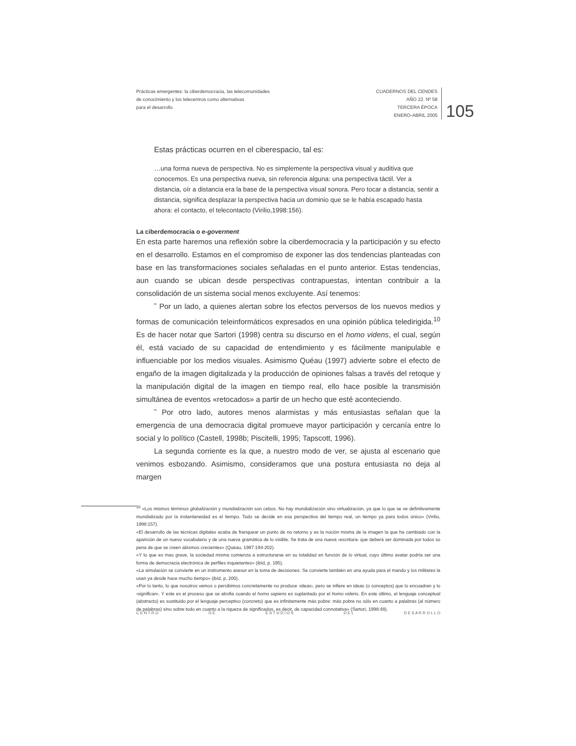Prácticas emergentes: la ciberdemocracia, las telecomunidades
de conocimiento y los telecentros como alternativas
para el desarrollo
CUADERNOS DEL CENDES
AÑO 22. Nº 58
TERCERA ÉPOCA
ENERO-ABRIL 2005
105
Estas prácticas ocurren en el ciberespacio, tal es:
…una forma nueva de perspectiva. No es simplemente la perspectiva visual y auditiva que conocemos. Es una perspectiva nueva, sin referencia alguna: una perspectiva táctil. Ver a distancia, oír a distancia era la base de la perspectiva visual sonora. Pero tocar a distancia, sentir a distancia, significa desplazar la perspectiva hacia un dominio que se le había escapado hasta ahora: el contacto, el telecontacto (Virilio,1998:156).
La ciberdemocracia o e-goverment
En esta parte haremos una reflexión sobre la ciberdemocracia y la participación y su efecto en el desarrollo. Estamos en el compromiso de exponer las dos tendencias planteadas con base en las transformaciones sociales señaladas en el punto anterior. Estas tendencias, aun cuando se ubican desde perspectivas contrapuestas, intentan contribuir a la consolidación de un sistema social menos excluyente. Así tenemos:
˜ Por un lado, a quienes alertan sobre los efectos perversos de los nuevos medios y formas de comunicación teleinformáticos expresados en una opinión pública teledirigida.<sup>10</sup> Es de hacer notar que Sartori (1998) centra su discurso en el homo videns, el cual, según él, está vaciado de su capacidad de entendimiento y es fácilmente manipulable e influenciable por los medios visuales. Asimismo Quéau (1997) advierte sobre el efecto de engaño de la imagen digitalizada y la producción de opiniones falsas a través del retoque y la manipulación digital de la imagen en tiempo real, ello hace posible la transmisión simultánea de eventos «retocados» a partir de un hecho que esté aconteciendo.
˜ Por otro lado, autores menos alarmistas y más entusiastas señalan que la emergencia de una democracia digital promueve mayor participación y cercanía entre lo social y lo político (Castell, 1998b; Piscitelli, 1995; Tapscott, 1996).
La segunda corriente es la que, a nuestro modo de ver, se ajusta al escenario que venimos esbozando. Asimismo, consideramos que una postura entusiasta no deja al margen
<sup>10</sup> «Los mismos términos globalización y mundialización son cebos. No hay mundialización sino virtualización, ya que lo que se ve definitivamente mundializado por la instantaneidad es el tiempo. Todo se decide en esa perspectiva del tiempo real, un tiempo ya para todos único» (Virilio, 1998:157).
«El desarrollo de las técnicas digitales acaba de franquear un punto de no retorno y es la noción misma de la imagen la que ha cambiado con la aparición de un nuevo vocabulario y de una nueva gramática de lo visible. Se trata de una nueva ‹escritura› que deberá ser dominada por todos so pena de que se creen abismos crecientes» (Quéau, 1997:194-202).
«Y lo que es mas grave, la sociedad misma comienza a estructurarse en su totalidad en función de lo virtual, cuyo último avatar podría ser una forma de democracia electrónica de perfiles inquietantes» (ibíd, p. 195).
«La simulación se convierte en un instrumento asesor en la toma de decisiones. Se convierte también en una ayuda para el mando y los militares la usan ya desde hace mucho tiempo» (ibíd, p. 200).
«Por lo tanto, lo que nosotros vemos o percibimos concretamente no produce ‹ideas›, pero se infiere en ideas (o conceptos) que lo encuadran y lo ‹significan›. Y este es el proceso que se atrofia cuando el homo sapiens es suplantado por el homo videns. En este último, el lenguaje conceptual (abstracto) es sustituido por el lenguaje perceptivo (concreto) que es infinitamente más pobre: más pobre no sólo en cuanto a palabras (al número de palabras) sino sobre todo en cuanto a la riqueza de significados, es decir, de capacidad connotativa» (Sartori, 1998:48).
C E N T R O D E E S T U D I O S D E L D E S A R R O L L O